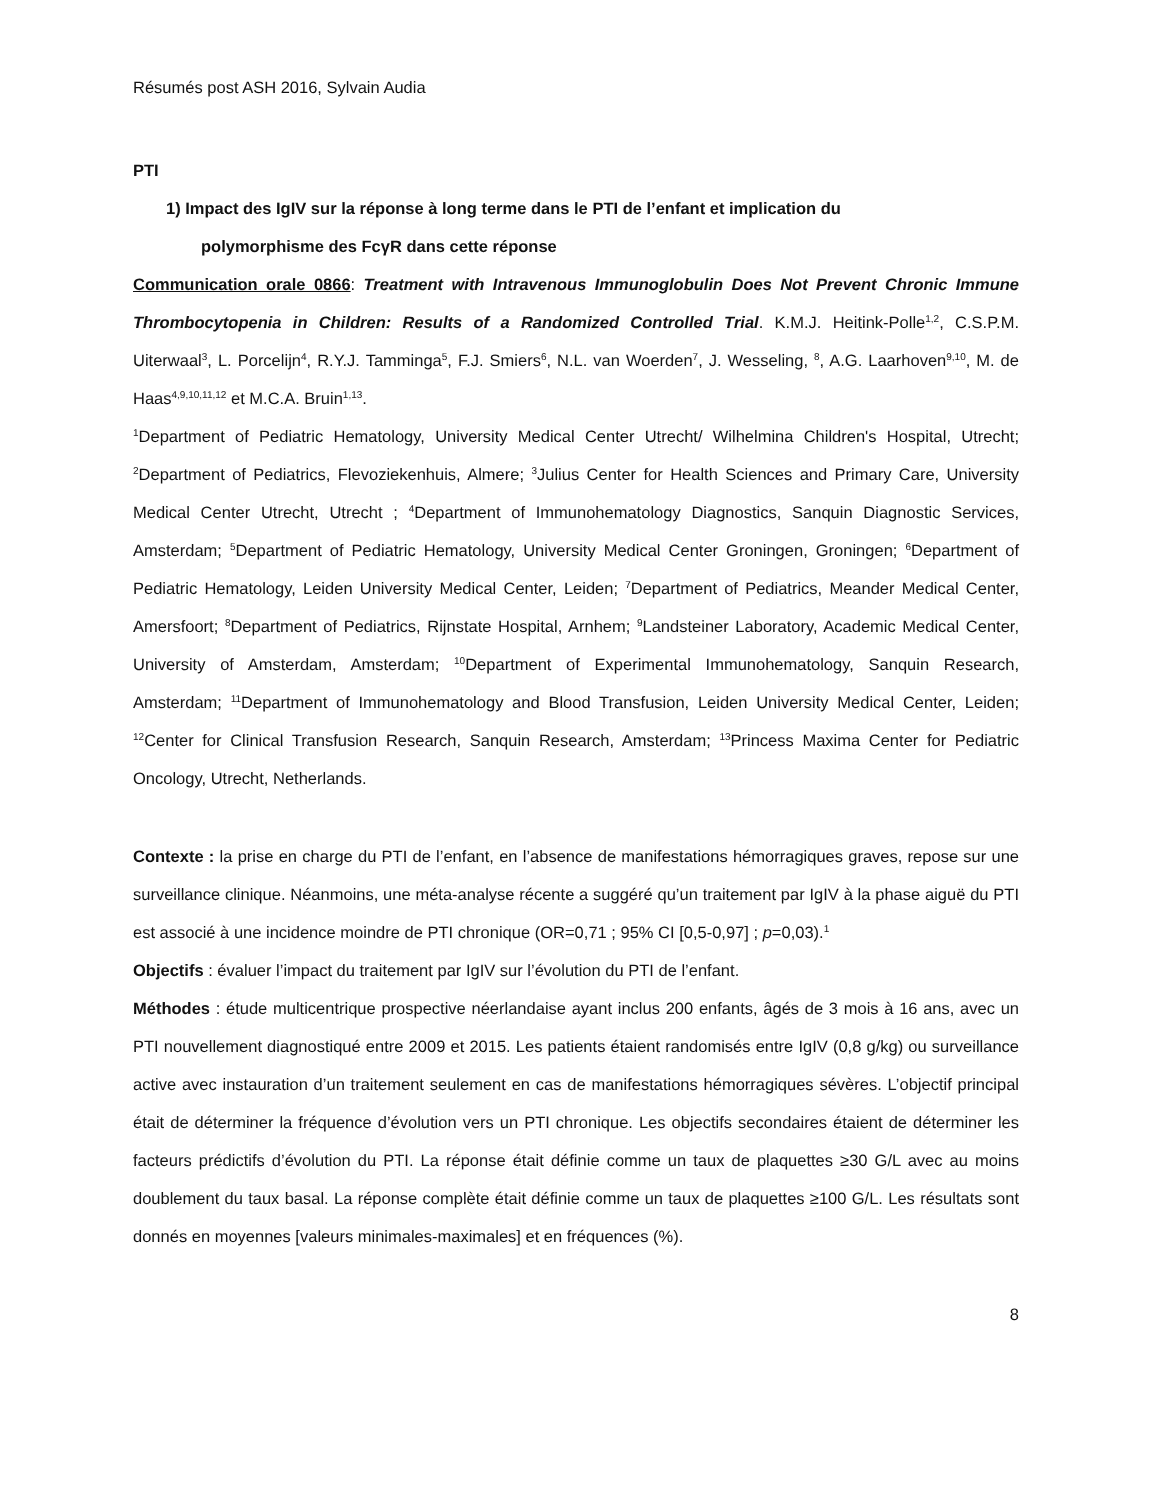Résumés post ASH 2016, Sylvain Audia
PTI
1) Impact des IgIV sur la réponse à long terme dans le PTI de l’enfant et implication du
polymorphisme des FcγR dans cette réponse
Communication orale 0866: Treatment with Intravenous Immunoglobulin Does Not Prevent Chronic Immune Thrombocytopenia in Children: Results of a Randomized Controlled Trial. K.M.J. Heitink-Polle<sup>1,2</sup>, C.S.P.M. Uiterwaal<sup>3</sup>, L. Porcelijn<sup>4</sup>, R.Y.J. Tamminga<sup>5</sup>, F.J. Smiers<sup>6</sup>, N.L. van Woerden<sup>7</sup>, J. Wesseling, <sup>8</sup>, A.G. Laarhoven<sup>9,10</sup>, M. de Haas<sup>4,9,10,11,12</sup> et M.C.A. Bruin<sup>1,13</sup>.
<sup>1</sup> Department of Pediatric Hematology, University Medical Center Utrecht/ Wilhelmina Children's Hospital, Utrecht; <sup>2</sup>Department of Pediatrics, Flevoziekenhuis, Almere; <sup>3</sup>Julius Center for Health Sciences and Primary Care, University Medical Center Utrecht, Utrecht ; <sup>4</sup>Department of Immunohematology Diagnostics, Sanquin Diagnostic Services, Amsterdam; <sup>5</sup>Department of Pediatric Hematology, University Medical Center Groningen, Groningen; <sup>6</sup>Department of Pediatric Hematology, Leiden University Medical Center, Leiden; <sup>7</sup>Department of Pediatrics, Meander Medical Center, Amersfoort; <sup>8</sup>Department of Pediatrics, Rijnstate Hospital, Arnhem; <sup>9</sup>Landsteiner Laboratory, Academic Medical Center, University of Amsterdam, Amsterdam; <sup>10</sup>Department of Experimental Immunohematology, Sanquin Research, Amsterdam; <sup>11</sup>Department of Immunohematology and Blood Transfusion, Leiden University Medical Center, Leiden; <sup>12</sup>Center for Clinical Transfusion Research, Sanquin Research, Amsterdam; <sup>13</sup>Princess Maxima Center for Pediatric Oncology, Utrecht, Netherlands.
Contexte : la prise en charge du PTI de l’enfant, en l’absence de manifestations hémorragiques graves, repose sur une surveillance clinique. Néanmoins, une méta-analyse récente a suggéré qu’un traitement par IgIV à la phase aiguë du PTI est associé à une incidence moindre de PTI chronique (OR=0,71 ; 95% CI [0,5-0,97] ; p=0,03).<sup>1</sup>
Objectifs : évaluer l’impact du traitement par IgIV sur l’évolution du PTI de l’enfant.
Méthodes : étude multicentrique prospective néerlandaise ayant inclus 200 enfants, âgés de 3 mois à 16 ans, avec un PTI nouvellement diagnostiqué entre 2009 et 2015. Les patients étaient randomisés entre IgIV (0,8 g/kg) ou surveillance active avec instauration d’un traitement seulement en cas de manifestations hémorragiques sévères. L’objectif principal était de déterminer la fréquence d’évolution vers un PTI chronique. Les objectifs secondaires étaient de déterminer les facteurs prédictifs d’évolution du PTI. La réponse était définie comme un taux de plaquettes ≥30 G/L avec au moins doublement du taux basal. La réponse complète était définie comme un taux de plaquettes ≥100 G/L. Les résultats sont donnés en moyennes [valeurs minimales-maximales] et en fréquences (%).
8